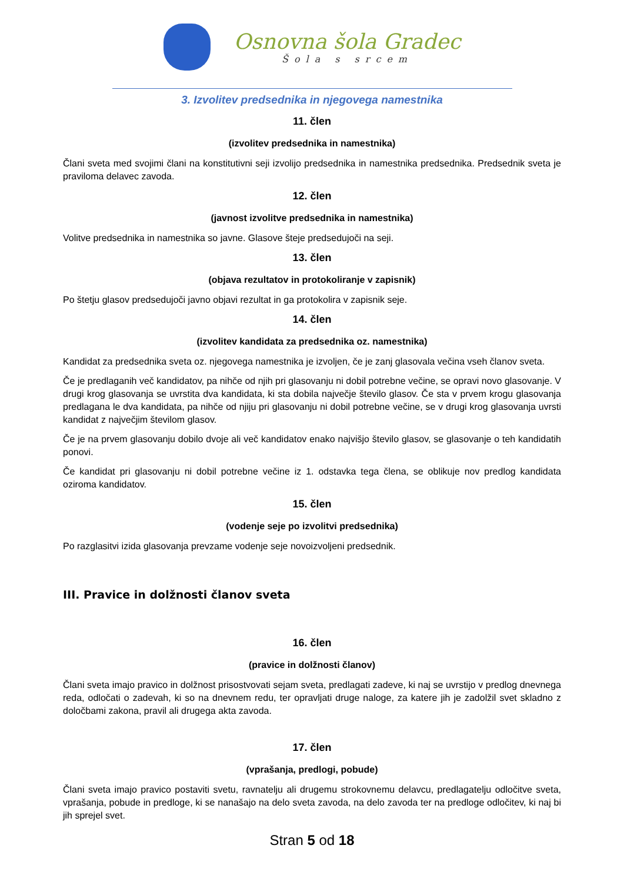Osnovna šola Gradec
Šola s srcem
3. Izvolitev predsednika in njegovega namestnika
11. člen
(izvolitev predsednika in namestnika)
Člani sveta med svojimi člani na konstitutivni seji izvolijo predsednika in namestnika predsednika. Predsednik sveta je praviloma delavec zavoda.
12. člen
(javnost izvolitve predsednika in namestnika)
Volitve predsednika in namestnika so javne. Glasove šteje predsedujoči na seji.
13. člen
(objava rezultatov in protokoliranje v zapisnik)
Po štetju glasov predsedujoči javno objavi rezultat in ga protokolira v zapisnik seje.
14. člen
(izvolitev kandidata za predsednika oz. namestnika)
Kandidat za predsednika sveta oz. njegovega namestnika je izvoljen, če je zanj glasovala večina vseh članov sveta.
Če je predlaganih več kandidatov, pa nihče od njih pri glasovanju ni dobil potrebne večine, se opravi novo glasovanje. V drugi krog glasovanja se uvrstita dva kandidata, ki sta dobila največje število glasov. Če sta v prvem krogu glasovanja predlagana le dva kandidata, pa nihče od njiju pri glasovanju ni dobil potrebne večine, se v drugi krog glasovanja uvrsti kandidat z največjim številom glasov.
Če je na prvem glasovanju dobilo dvoje ali več kandidatov enako najvišjo število glasov, se glasovanje o teh kandidatih ponovi.
Če kandidat pri glasovanju ni dobil potrebne večine iz 1. odstavka tega člena, se oblikuje nov predlog kandidata oziroma kandidatov.
15. člen
(vodenje seje po izvolitvi predsednika)
Po razglasitvi izida glasovanja prevzame vodenje seje novoizvoljeni predsednik.
III. Pravice in dolžnosti članov sveta
16. člen
(pravice in dolžnosti članov)
Člani sveta imajo pravico in dolžnost prisostvovati sejam sveta, predlagati zadeve, ki naj se uvrstijo v predlog dnevnega reda, odločati o zadevah, ki so na dnevnem redu, ter opravljati druge naloge, za katere jih je zadolžil svet skladno z določbami zakona, pravil ali drugega akta zavoda.
17. člen
(vprašanja, predlogi, pobude)
Člani sveta imajo pravico postaviti svetu, ravnatelju ali drugemu strokovnemu delavcu, predlagatelju odločitve sveta, vprašanja, pobude in predloge, ki se nanašajo na delo sveta zavoda, na delo zavoda ter na predloge odločitev, ki naj bi jih sprejel svet.
Stran 5 od 18